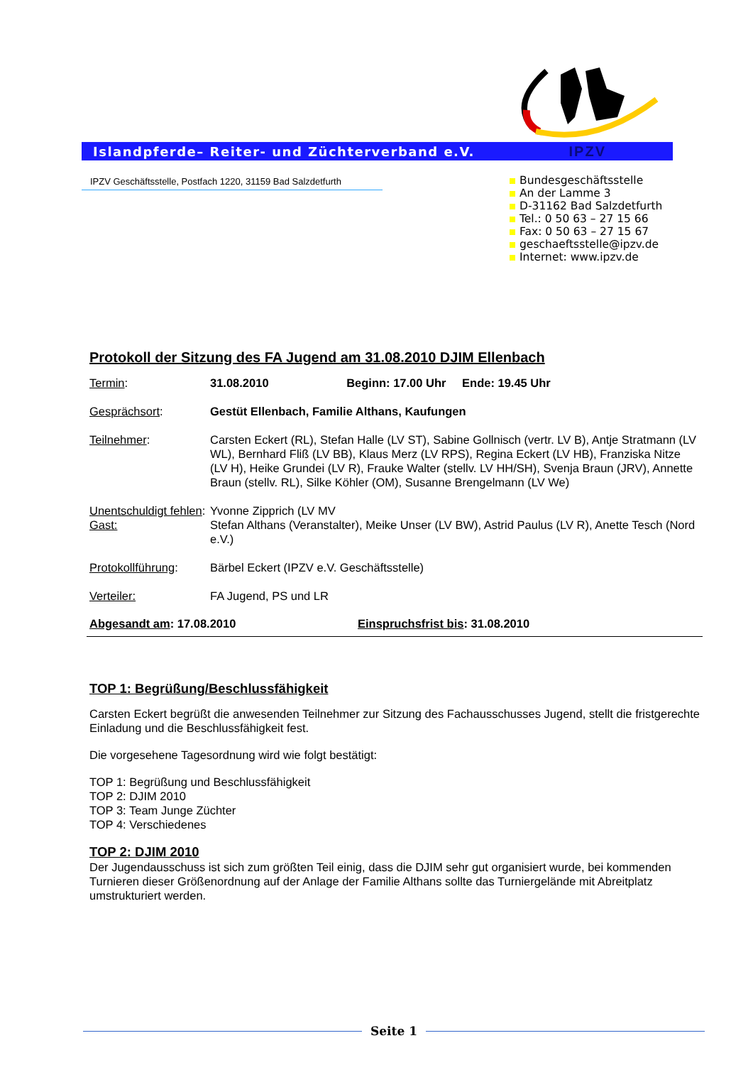Islandpferde– Reiter- und Züchterverband e.V. IPZV
IPZV Geschäftsstelle, Postfach 1220, 31159 Bad Salzdetfurth
Bundesgeschäftsstelle
An der Lamme 3
D-31162 Bad Salzdetfurth
Tel.: 0 50 63 – 27 15 66
Fax: 0 50 63 – 27 15 67
geschaeftsstelle@ipzv.de
Internet: www.ipzv.de
Protokoll der Sitzung des FA Jugend am 31.08.2010 DJIM Ellenbach
| Termin : | 31.08.2010 Beginn: 17.00 Uhr Ende: 19.45 Uhr |
| Gesprächsort : | Gestüt Ellenbach, Familie Althans, Kaufungen |
| Teilnehmer : | Carsten Eckert (RL), Stefan Halle (LV ST), Sabine Gollnisch (vertr. LV B), Antje Stratmann (LV WL), Bernhard Fliß (LV BB), Klaus Merz (LV RPS), Regina Eckert (LV HB), Franziska Nitze (LV H), Heike Grundei (LV R), Frauke Walter (stellv. LV HH/SH), Svenja Braun (JRV), Annette Braun (stellv. RL), Silke Köhler (OM), Susanne Brengelmann (LV We) |
| Unentschuldigt fehlen : | Yvonne Zipprich (LV MV |
| Gast: | Stefan Althans (Veranstalter), Meike Unser (LV BW), Astrid Paulus (LV R), Anette Tesch (Nord e.V.) |
| Protokollführung : | Bärbel Eckert (IPZV e.V. Geschäftsstelle) |
| Verteiler: | FA Jugend, PS und LR |
Abgesandt am: 17.08.2010 Einspruchsfrist bis: 31.08.2010
TOP 1: Begrüßung/Beschlussfähigkeit
Carsten Eckert begrüßt die anwesenden Teilnehmer zur Sitzung des Fachausschusses Jugend, stellt die fristgerechte Einladung und die Beschlussfähigkeit fest.
Die vorgesehene Tagesordnung wird wie folgt bestätigt:
TOP 1: Begrüßung und Beschlussfähigkeit
TOP 2: DJIM 2010
TOP 3: Team Junge Züchter
TOP 4: Verschiedenes
TOP 2: DJIM 2010
Der Jugendausschuss ist sich zum größten Teil einig, dass die DJIM sehr gut organisiert wurde, bei kommenden Turnieren dieser Größenordnung auf der Anlage der Familie Althans sollte das Turniergelände mit Abreitplatz umstrukturiert werden.
Seite 1